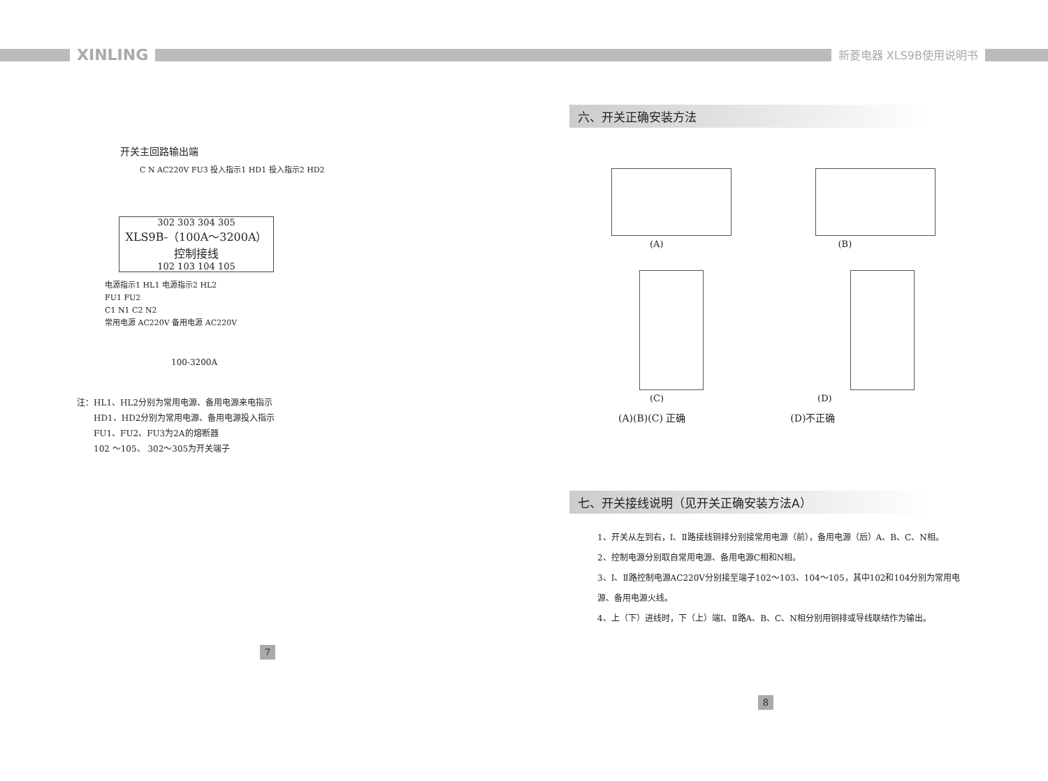XINLING 新菱电器 XLS9B使用说明书
开关主回路输出端
C N AC220V FU3 投入指示1 HD1 投入指示2 HD2
302 303 304 305
XLS9B-（100A～3200A）
控制接线
102 103 104 105
电源指示1 HL1 电源指示2 HL2
FU1 FU2
C1 N1 C2 N2
常用电源 AC220V 备用电源 AC220V
100-3200A
注：HL1、HL2分别为常用电源、备用电源来电指示
  HD1、HD2分别为常用电源、备用电源投入指示
  FU1、FU2、FU3为2A的熔断器
  102 ～105、 302～305为开关端子
7
六、开关正确安装方法
(A) (B)
(C) (D)
(A)(B)(C) 正确 (D)不正确
七、开关接线说明（见开关正确安装方法A）
1、开关从左到右，Ⅰ、Ⅱ路接线铜排分别接常用电源（前），备用电源（后）A、B、C、N相。
2、控制电源分别取自常用电源、备用电源C相和N相。
3、Ⅰ、Ⅱ路控制电源AC220V分别接至端子102～103、104～105，其中102和104分别为常用电源、备用电源火线。
4、上（下）进线时，下（上）端Ⅰ、Ⅱ路A、B、C、N相分别用铜排或导线联结作为输出。
8